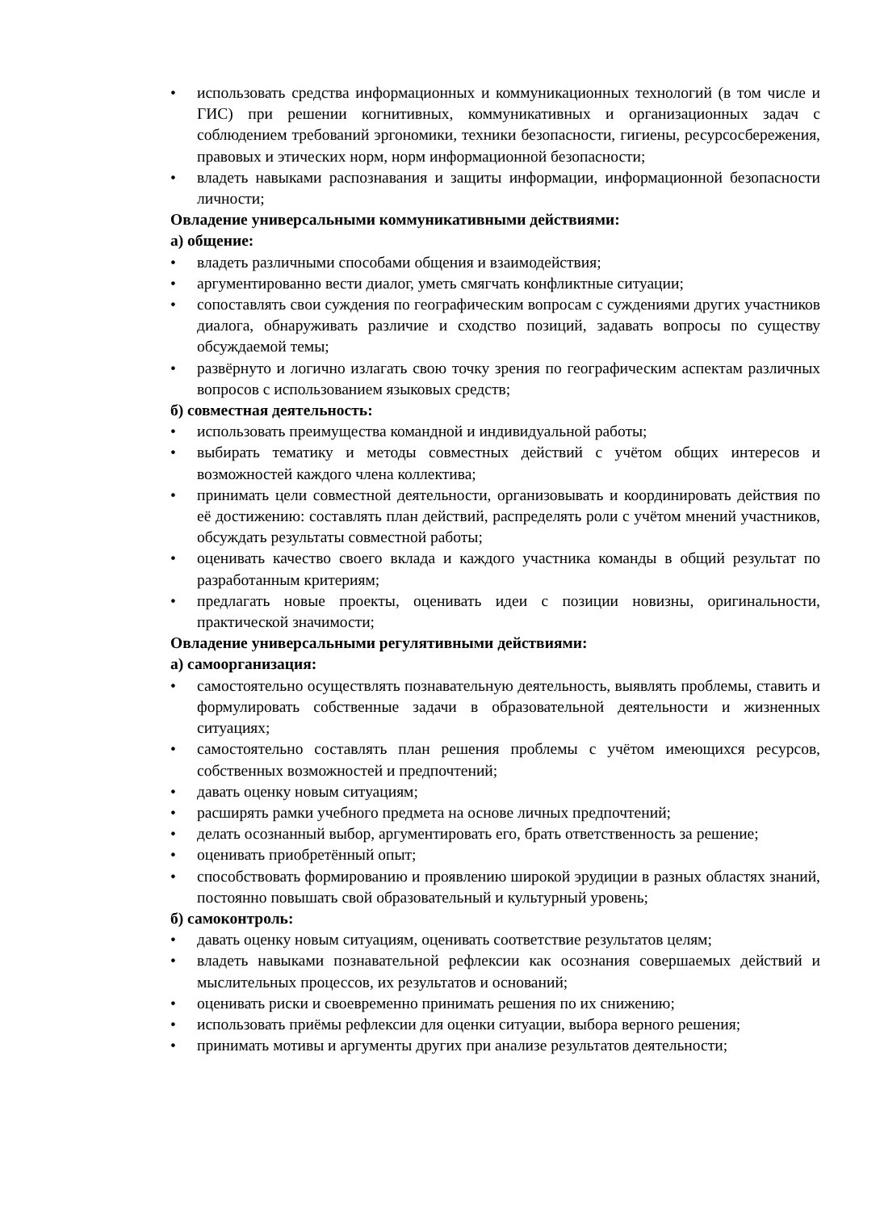• использовать средства информационных и коммуникационных технологий (в том числе и ГИС) при решении когнитивных, коммуникативных и организационных задач с соблюдением требований эргономики, техники безопасности, гигиены, ресурсосбережения, правовых и этических норм, норм информационной безопасности;
• владеть навыками распознавания и защиты информации, информационной безопасности личности;
Овладение универсальными коммуникативными действиями:
а) общение:
• владеть различными способами общения и взаимодействия;
• аргументированно вести диалог, уметь смягчать конфликтные ситуации;
• сопоставлять свои суждения по географическим вопросам с суждениями других участников диалога, обнаруживать различие и сходство позиций, задавать вопросы по существу обсуждаемой темы;
• развёрнуто и логично излагать свою точку зрения по географическим аспектам различных вопросов с использованием языковых средств;
б) совместная деятельность:
• использовать преимущества командной и индивидуальной работы;
• выбирать тематику и методы совместных действий с учётом общих интересов и возможностей каждого члена коллектива;
• принимать цели совместной деятельности, организовывать и координировать действия по её достижению: составлять план действий, распределять роли с учётом мнений участников, обсуждать результаты совместной работы;
• оценивать качество своего вклада и каждого участника команды в общий результат по разработанным критериям;
• предлагать новые проекты, оценивать идеи с позиции новизны, оригинальности, практической значимости;
Овладение универсальными регулятивными действиями:
а) самоорганизация:
• самостоятельно осуществлять познавательную деятельность, выявлять проблемы, ставить и формулировать собственные задачи в образовательной деятельности и жизненных ситуациях;
• самостоятельно составлять план решения проблемы с учётом имеющихся ресурсов, собственных возможностей и предпочтений;
• давать оценку новым ситуациям;
• расширять рамки учебного предмета на основе личных предпочтений;
• делать осознанный выбор, аргументировать его, брать ответственность за решение;
• оценивать приобретённый опыт;
• способствовать формированию и проявлению широкой эрудиции в разных областях знаний, постоянно повышать свой образовательный и культурный уровень;
б) самоконтроль:
• давать оценку новым ситуациям, оценивать соответствие результатов целям;
• владеть навыками познавательной рефлексии как осознания совершаемых действий и мыслительных процессов, их результатов и оснований;
• оценивать риски и своевременно принимать решения по их снижению;
• использовать приёмы рефлексии для оценки ситуации, выбора верного решения;
• принимать мотивы и аргументы других при анализе результатов деятельности;